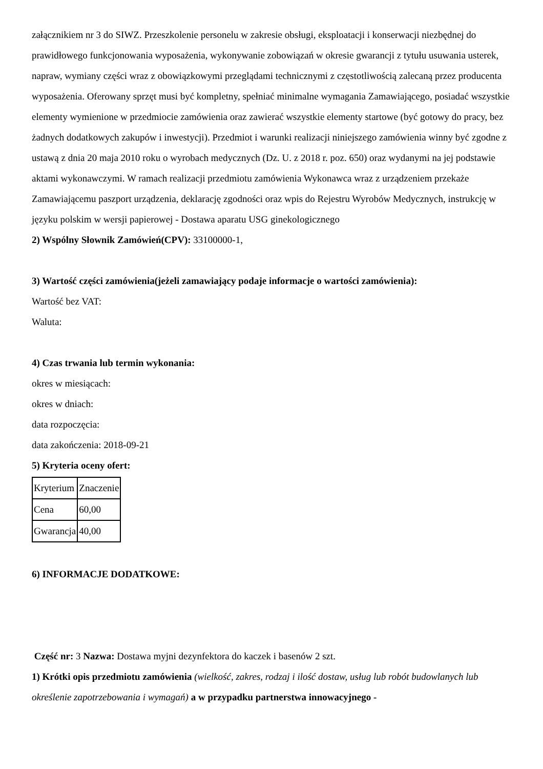załącznikiem nr 3 do SIWZ. Przeszkolenie personelu w zakresie obsługi, eksploatacji i konserwacji niezbędnej do prawidłowego funkcjonowania wyposażenia, wykonywanie zobowiązań w okresie gwarancji z tytułu usuwania usterek, napraw, wymiany części wraz z obowiązkowymi przeglądami technicznymi z częstotliwością zalecaną przez producenta wyposażenia. Oferowany sprzęt musi być kompletny, spełniać minimalne wymagania Zamawiającego, posiadać wszystkie elementy wymienione w przedmiocie zamówienia oraz zawierać wszystkie elementy startowe (być gotowy do pracy, bez żadnych dodatkowych zakupów i inwestycji). Przedmiot i warunki realizacji niniejszego zamówienia winny być zgodne z ustawą z dnia 20 maja 2010 roku o wyrobach medycznych (Dz. U. z 2018 r. poz. 650) oraz wydanymi na jej podstawie aktami wykonawczymi. W ramach realizacji przedmiotu zamówienia Wykonawca wraz z urządzeniem przekaże Zamawiającemu paszport urządzenia, deklarację zgodności oraz wpis do Rejestru Wyrobów Medycznych, instrukcję w języku polskim w wersji papierowej - Dostawa aparatu USG ginekologicznego
2) Wspólny Słownik Zamówień(CPV): 33100000-1,
3) Wartość części zamówienia(jeżeli zamawiający podaje informacje o wartości zamówienia):
Wartość bez VAT:
Waluta:
4) Czas trwania lub termin wykonania:
okres w miesiącach:
okres w dniach:
data rozpoczęcia:
data zakończenia: 2018-09-21
5) Kryteria oceny ofert:
| Kryterium | Znaczenie |
| Cena | 60,00 |
| Gwarancja | 40,00 |
6) INFORMACJE DODATKOWE:
Część nr: 3 Nazwa: Dostawa myjni dezynfektora do kaczek i basenów 2 szt.
1) Krótki opis przedmiotu zamówienia (wielkość, zakres, rodzaj i ilość dostaw, usług lub robót budowlanych lub określenie zapotrzebowania i wymagań) a w przypadku partnerstwa innowacyjnego -